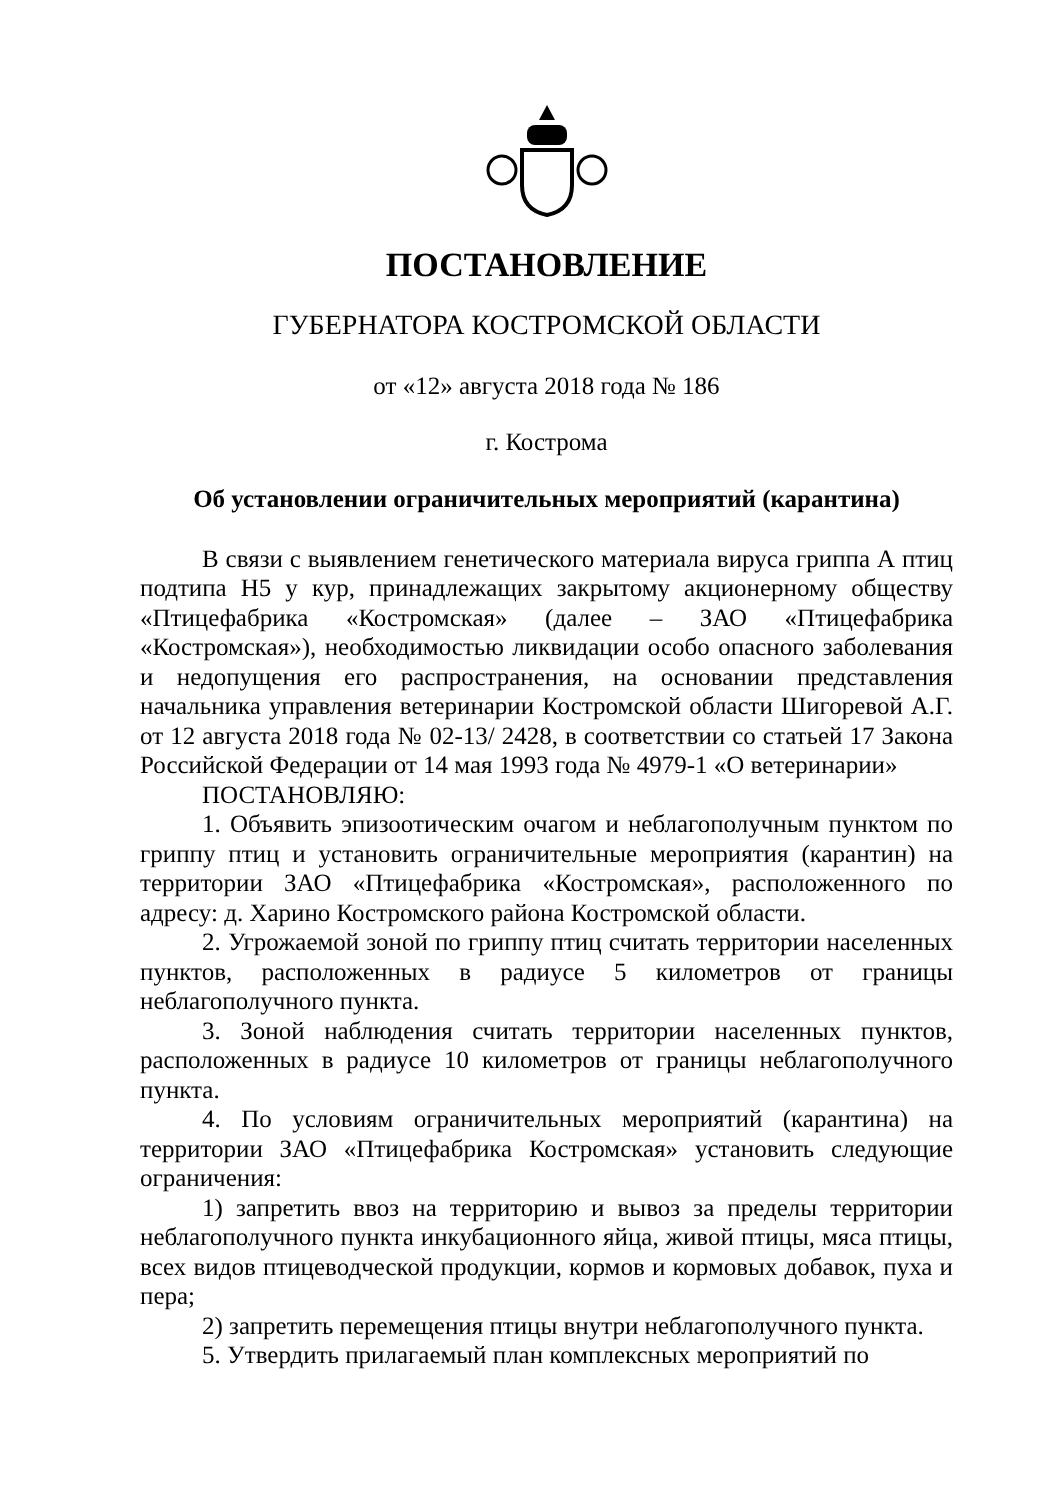ПОСТАНОВЛЕНИЕ
ГУБЕРНАТОРА КОСТРОМСКОЙ ОБЛАСТИ
от «12» августа 2018 года № 186
г. Кострома
Об установлении ограничительных мероприятий (карантина)
В связи с выявлением генетического материала вируса гриппа А птиц подтипа Н5 у кур, принадлежащих закрытому акционерному обществу «Птицефабрика «Костромская» (далее – ЗАО «Птицефабрика «Костромская»), необходимостью ликвидации особо опасного заболевания и недопущения его распространения, на основании представления начальника управления ветеринарии Костромской области Шигоревой А.Г. от 12 августа 2018 года № 02-13/ 2428, в соответствии со статьей 17 Закона Российской Федерации от 14 мая 1993 года № 4979-1 «О ветеринарии»
ПОСТАНОВЛЯЮ:
1. Объявить эпизоотическим очагом и неблагополучным пунктом по гриппу птиц и установить ограничительные мероприятия (карантин) на территории ЗАО «Птицефабрика «Костромская», расположенного по адресу: д. Харино Костромского района Костромской области.
2. Угрожаемой зоной по гриппу птиц считать территории населенных пунктов, расположенных в радиусе 5 километров от границы неблагополучного пункта.
3. Зоной наблюдения считать территории населенных пунктов, расположенных в радиусе 10 километров от границы неблагополучного пункта.
4. По условиям ограничительных мероприятий (карантина) на территории ЗАО «Птицефабрика Костромская» установить следующие ограничения:
1) запретить ввоз на территорию и вывоз за пределы территории неблагополучного пункта инкубационного яйца, живой птицы, мяса птицы, всех видов птицеводческой продукции, кормов и кормовых добавок, пуха и пера;
2) запретить перемещения птицы внутри неблагополучного пункта.
5. Утвердить прилагаемый план комплексных мероприятий по